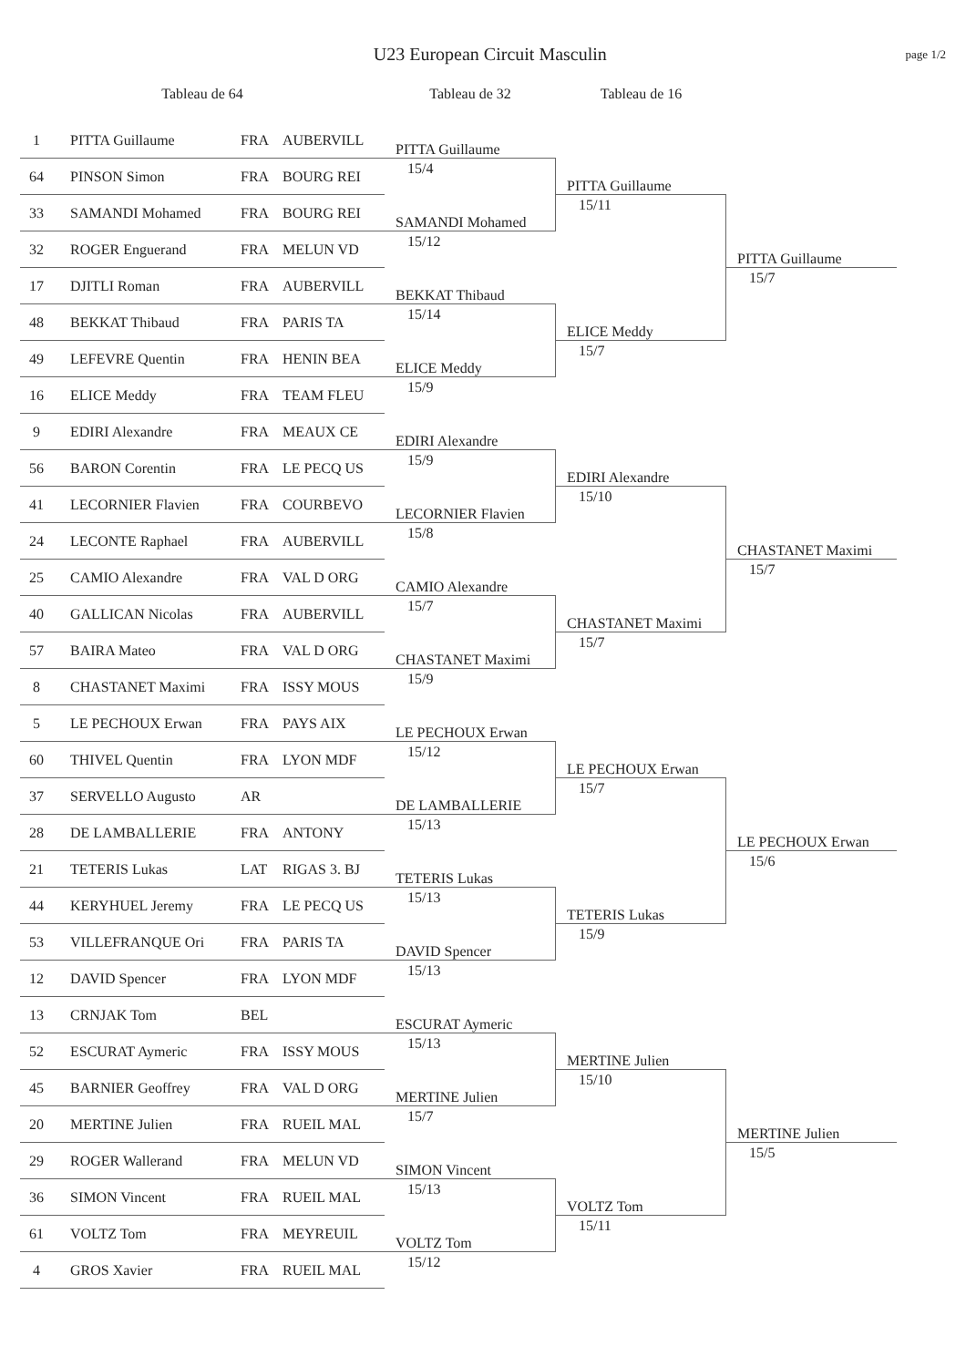U23 European Circuit Masculin
page 1/2
Tableau de 64
Tableau de 32
Tableau de 16
1 PITTA Guillaume FRA AUBERVILL
64 PINSON Simon FRA BOURG REI
33 SAMANDI Mohamed FRA BOURG REI
32 ROGER Enguerand FRA MELUN VD
17 DJITLI Roman FRA AUBERVILL
48 BEKKAT Thibaud FRA PARIS TA
49 LEFEVRE Quentin FRA HENIN BEA
16 ELICE Meddy FRA TEAM FLEU
9 EDIRI Alexandre FRA MEAUX CE
56 BARON Corentin FRA LE PECQ US
41 LECORNIER Flavien FRA COURBEVO
24 LECONTE Raphael FRA AUBERVILL
25 CAMIO Alexandre FRA VAL D ORG
40 GALLICAN Nicolas FRA AUBERVILL
57 BAIRA Mateo FRA VAL D ORG
8 CHASTANET Maximi FRA ISSY MOUS
5 LE PECHOUX Erwan FRA PAYS AIX
60 THIVEL Quentin FRA LYON MDF
37 SERVELLO Augusto AR
28 DE LAMBALLERIE FRA ANTONY
21 TETERIS Lukas LAT RIGAS 3. BJ
44 KERYHUEL Jeremy FRA LE PECQ US
53 VILLEFRANQUE Ori FRA PARIS TA
12 DAVID Spencer FRA LYON MDF
13 CRNJAK Tom BEL
52 ESCURAT Aymeric FRA ISSY MOUS
45 BARNIER Geoffrey FRA VAL D ORG
20 MERTINE Julien FRA RUEIL MAL
29 ROGER Wallerand FRA MELUN VD
36 SIMON Vincent FRA RUEIL MAL
61 VOLTZ Tom FRA MEYREUIL
4 GROS Xavier FRA RUEIL MAL
PITTA Guillaume
15/4
SAMANDI Mohamed
15/12
BEKKAT Thibaud
15/14
ELICE Meddy
15/9
EDIRI Alexandre
15/9
LECORNIER Flavien
15/8
CAMIO Alexandre
15/7
CHASTANET Maximi
15/9
LE PECHOUX Erwan
15/12
DE LAMBALLERIE
15/13
TETERIS Lukas
15/13
DAVID Spencer
15/13
ESCURAT Aymeric
15/13
MERTINE Julien
15/7
SIMON Vincent
15/13
VOLTZ Tom
15/12
PITTA Guillaume
15/11
ELICE Meddy
15/7
EDIRI Alexandre
15/10
CHASTANET Maximi
15/7
LE PECHOUX Erwan
15/7
TETERIS Lukas
15/9
MERTINE Julien
15/10
VOLTZ Tom
15/11
PITTA Guillaume
15/7
CHASTANET Maximi
15/7
LE PECHOUX Erwan
15/6
MERTINE Julien
15/5